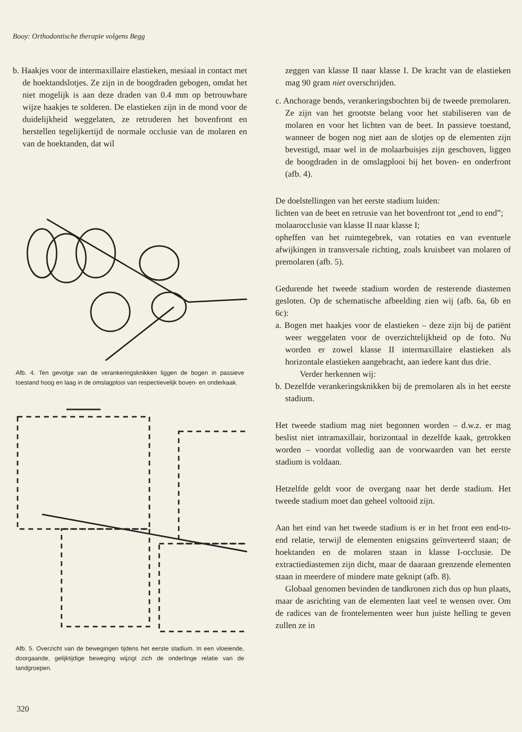Booy: Orthodontische therapie volgens Begg
b. Haakjes voor de intermaxillaire elastieken, mesiaal in contact met de hoektandslotjes. Ze zijn in de boogdraden gebogen, omdat het niet mogelijk is aan deze draden van 0.4 mm op betrouwbare wijze haakjes te solderen. De elastieken zijn in de mond voor de duidelijkheid weggelaten, ze retruderen het bovenfront en herstellen tegelijkertijd de normale occlusie van de molaren en van de hoektanden, dat wil
Afb. 4. Ten gevolge van de verankeringsknikken liggen de bogen in passieve toestand hoog en laag in de omslagplooi van respectievelijk boven- en onderkaak.
Afb. 5. Overzicht van de bewegingen tijdens het eerste stadium. In een vloeiende, doorgaande, gelijktijdige beweging wijzigt zich de onderlinge relatie van de tandgroepen.
zeggen van klasse II naar klasse I. De kracht van de elastieken mag 90 gram niet overschrijden.
c. Anchorage bends, verankeringsbochten bij de tweede premolaren. Ze zijn van het grootste belang voor het stabiliseren van de molaren en voor het lichten van de beet. In passieve toestand, wanneer de bogen nog niet aan de slotjes op de elementen zijn bevestigd, maar wel in de molaarbuisjes zijn geschoven, liggen de boogdraden in de omslagplooi bij het boven- en onderfront (afb. 4).
De doelstellingen van het eerste stadium luiden:
lichten van de beet en retrusie van het bovenfront tot „end to end”;
molaarocclusie van klasse II naar klasse I;
opheffen van het ruimtegebrek, van rotaties en van eventuele afwijkingen in transversale richting, zoals kruisbeet van molaren of premolaren (afb. 5).
Gedurende het tweede stadium worden de resterende diastemen gesloten. Op de schematische afbeelding zien wij (afb. 6a, 6b en 6c):
a. Bogen met haakjes voor de elastieken – deze zijn bij de patiënt weer weggelaten voor de overzichtelijkheid op de foto. Nu worden er zowel klasse II intermaxillaire elastieken als horizontale elastieken aangebracht, aan iedere kant dus drie.
Verder herkennen wij:
b. Dezelfde verankeringsknikken bij de premolaren als in het eerste stadium.
Het tweede stadium mag niet begonnen worden – d.w.z. er mag beslist niet intramaxillair, horizontaal in dezelfde kaak, getrokken worden – voordat volledig aan de voorwaarden van het eerste stadium is voldaan.
Hetzelfde geldt voor de overgang naar het derde stadium. Het tweede stadium moet dan geheel voltooid zijn.
Aan het eind van het tweede stadium is er in het front een end-to-end relatie, terwijl de elementen enigszins geïnverteerd staan; de hoektanden en de molaren staan in klasse I-occlusie. De extractiediastemen zijn dicht, maar de daaraan grenzende elementen staan in meerdere of mindere mate geknipt (afb. 8).
Globaal genomen bevinden de tandkronen zich dus op hun plaats, maar de asrichting van de elementen laat veel te wensen over. Om de radices van de frontelementen weer hun juiste helling te geven zullen ze in
320